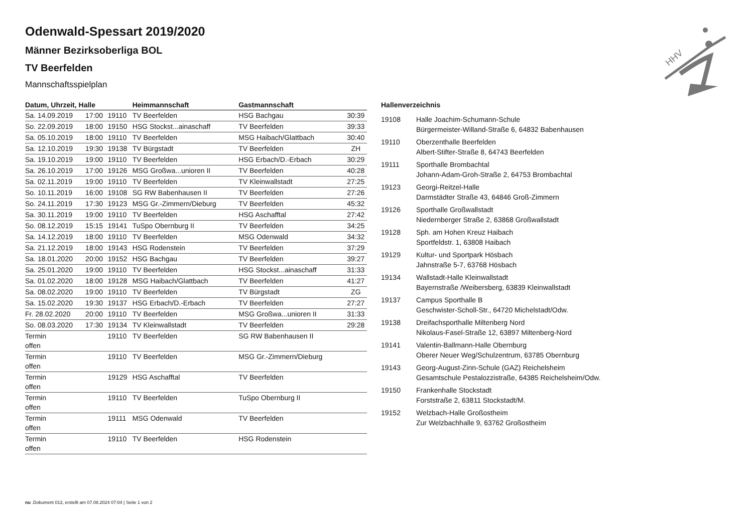HHV
Odenwald-Spessart 2019/2020
Männer Bezirksoberliga BOL
TV Beerfelden
Mannschaftsspielplan
| Datum, Uhrzeit, Halle | | | Heimmannschaft | Gastmannschaft | |
| --- | --- | --- | --- | --- | --- |
| Sa. 14.09.2019 | 17:00 | 19110 | TV Beerfelden | HSG Bachgau | 30:39 |
| So. 22.09.2019 | 18:00 | 19150 | HSG Stockst...ainaschaff | TV Beerfelden | 39:33 |
| Sa. 05.10.2019 | 18:00 | 19110 | TV Beerfelden | MSG Haibach/Glattbach | 30:40 |
| Sa. 12.10.2019 | 19:30 | 19138 | TV Bürgstadt | TV Beerfelden | ZH |
| Sa. 19.10.2019 | 19:00 | 19110 | TV Beerfelden | HSG Erbach/D.-Erbach | 30:29 |
| Sa. 26.10.2019 | 17:00 | 19126 | MSG Großwa...unioren II | TV Beerfelden | 40:28 |
| Sa. 02.11.2019 | 19:00 | 19110 | TV Beerfelden | TV Kleinwallstadt | 27:25 |
| So. 10.11.2019 | 16:00 | 19108 | SG RW Babenhausen II | TV Beerfelden | 27:26 |
| So. 24.11.2019 | 17:30 | 19123 | MSG Gr.-Zimmern/Dieburg | TV Beerfelden | 45:32 |
| Sa. 30.11.2019 | 19:00 | 19110 | TV Beerfelden | HSG Aschafftal | 27:42 |
| So. 08.12.2019 | 15:15 | 19141 | TuSpo Obernburg II | TV Beerfelden | 34:25 |
| Sa. 14.12.2019 | 18:00 | 19110 | TV Beerfelden | MSG Odenwald | 34:32 |
| Sa. 21.12.2019 | 18:00 | 19143 | HSG Rodenstein | TV Beerfelden | 37:29 |
| Sa. 18.01.2020 | 20:00 | 19152 | HSG Bachgau | TV Beerfelden | 39:27 |
| Sa. 25.01.2020 | 19:00 | 19110 | TV Beerfelden | HSG Stockst...ainaschaff | 31:33 |
| Sa. 01.02.2020 | 18:00 | 19128 | MSG Haibach/Glattbach | TV Beerfelden | 41:27 |
| Sa. 08.02.2020 | 19:00 | 19110 | TV Beerfelden | TV Bürgstadt | ZG |
| Sa. 15.02.2020 | 19:30 | 19137 | HSG Erbach/D.-Erbach | TV Beerfelden | 27:27 |
| Fr. 28.02.2020 | 20:00 | 19110 | TV Beerfelden | MSG Großwa...unioren II | 31:33 |
| So. 08.03.2020 | 17:30 | 19134 | TV Kleinwallstadt | TV Beerfelden | 29:28 |
| Termin offen | | 19110 | TV Beerfelden | SG RW Babenhausen II | |
| Termin offen | | 19110 | TV Beerfelden | MSG Gr.-Zimmern/Dieburg | |
| Termin offen | | 19129 | HSG Aschafftal | TV Beerfelden | |
| Termin offen | | 19110 | TV Beerfelden | TuSpo Obernburg II | |
| Termin offen | | 19111 | MSG Odenwald | TV Beerfelden | |
| Termin offen | | 19110 | TV Beerfelden | HSG Rodenstein | |
Hallenverzeichnis
| 19108 | Halle Joachim-Schumann-Schule Bürgermeister-Willand-Straße 6, 64832 Babenhausen |
| 19110 | Oberzenthalle Beerfelden Albert-Stifter-Straße 8, 64743 Beerfelden |
| 19111 | Sporthalle Brombachtal Johann-Adam-Groh-Straße 2, 64753 Brombachtal |
| 19123 | Georgi-Reitzel-Halle Darmstädter Straße 43, 64846 Groß-Zimmern |
| 19126 | Sporthalle Großwallstadt Niedernberger Straße 2, 63868 Großwallstadt |
| 19128 | Sph. am Hohen Kreuz Haibach Sportfeldstr. 1, 63808 Haibach |
| 19129 | Kultur- und Sportpark Hösbach Jahnstraße 5-7, 63768 Hösbach |
| 19134 | Wallstadt-Halle Kleinwallstadt Bayernstraße /Weibersberg, 63839 Kleinwallstadt |
| 19137 | Campus Sporthalle B Geschwister-Scholl-Str., 64720 Michelstadt/Odw. |
| 19138 | Dreifachsporthalle Miltenberg Nord Nikolaus-Fasel-Straße 12, 63897 Miltenberg-Nord |
| 19141 | Valentin-Ballmann-Halle Obernburg Oberer Neuer Weg/Schulzentrum, 63785 Obernburg |
| 19143 | Georg-August-Zinn-Schule (GAZ) Reichelsheim Gesamtschule Pestalozzistraße, 64385 Reichelsheim/Odw. |
| 19150 | Frankenhalle Stockstadt Forststraße 2, 63811 Stockstadt/M. |
| 19152 | Welzbach-Halle Großostheim Zur Welzbachhalle 9, 63762 Großostheim |
nu .Dokument 013, erstellt am 07.08.2024 07:04 | Seite 1 von 2